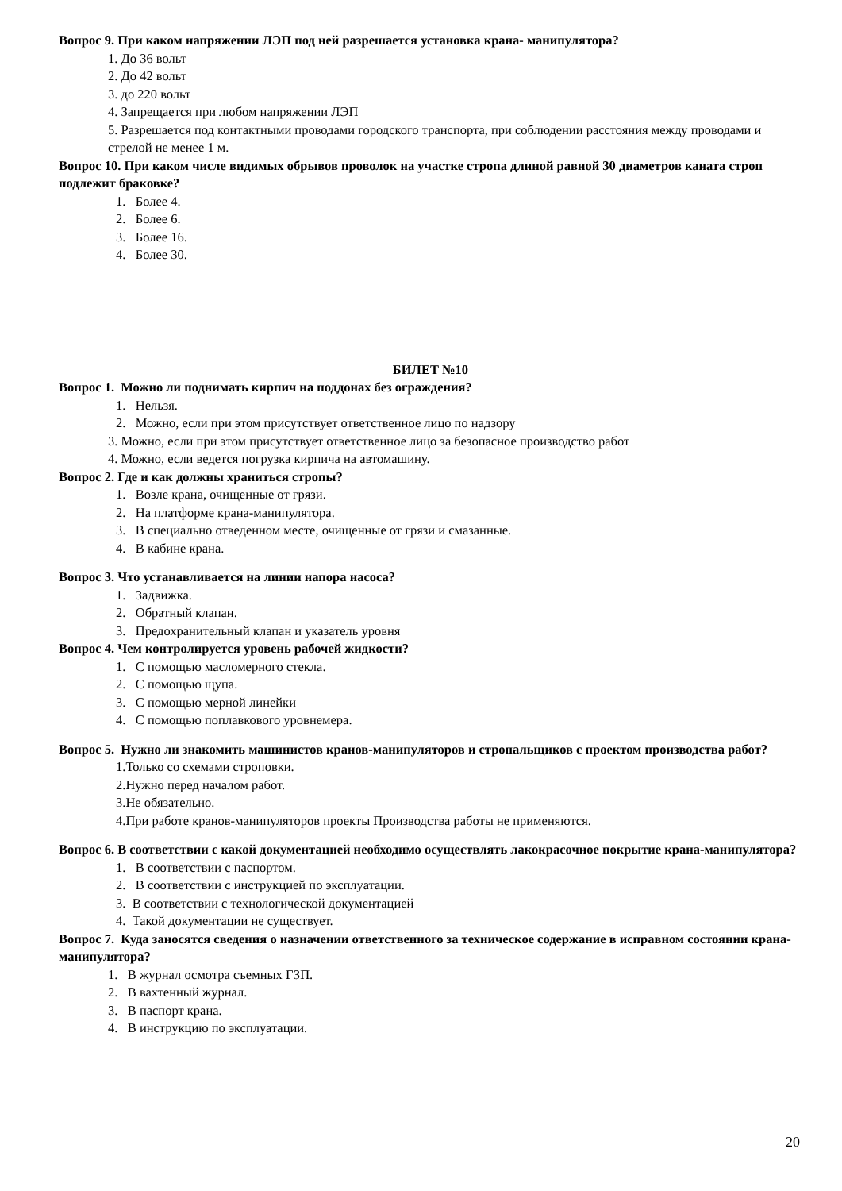Вопрос 9. При каком напряжении ЛЭП под ней разрешается установка крана- манипулятора?
1. До 36 вольт
2. До 42 вольт
3. до 220 вольт
4. Запрещается при любом напряжении ЛЭП
5. Разрешается под контактными проводами городского транспорта, при соблюдении расстояния между проводами и стрелой не менее 1 м.
Вопрос 10. При каком числе видимых обрывов проволок на участке стропа длиной равной 30 диаметров каната строп подлежит браковке?
1. Более 4.
2. Более 6.
3. Более 16.
4. Более 30.
БИЛЕТ №10
Вопрос 1. Можно ли поднимать кирпич на поддонах без ограждения?
1. Нельзя.
2. Можно, если при этом присутствует ответственное лицо по надзору
3. Можно, если при этом присутствует ответственное лицо за безопасное производство работ
4. Можно, если ведется погрузка кирпича на автомашину.
Вопрос 2. Где и как должны храниться стропы?
1. Возле крана, очищенные от грязи.
2. На платформе крана-манипулятора.
3. В специально отведенном месте, очищенные от грязи и смазанные.
4. В кабине крана.
Вопрос 3. Что устанавливается на линии напора насоса?
1. Задвижка.
2. Обратный клапан.
3. Предохранительный клапан и указатель уровня
Вопрос 4. Чем контролируется уровень рабочей жидкости?
1. С помощью масломерного стекла.
2. С помощью щупа.
3. С помощью мерной линейки
4. С помощью поплавкового уровнемера.
Вопрос 5. Нужно ли знакомить машинистов кранов-манипуляторов и стропальщиков с проектом производства работ?
1.Только со схемами строповки.
2.Нужно перед началом работ.
3.Не обязательно.
4.При работе кранов-манипуляторов проекты Производства работы не применяются.
Вопрос 6. В соответствии с какой документацией необходимо осуществлять лакокрасочное покрытие крана-манипулятора?
1. В соответствии с паспортом.
2. В соответствии с инструкцией по эксплуатации.
3. В соответствии с технологической документацией
4. Такой документации не существует.
Вопрос 7. Куда заносятся сведения о назначении ответственного за техническое содержание в исправном состоянии крана-манипулятора?
1. В журнал осмотра съемных ГЗП.
2. В вахтенный журнал.
3. В паспорт крана.
4. В инструкцию по эксплуатации.
20